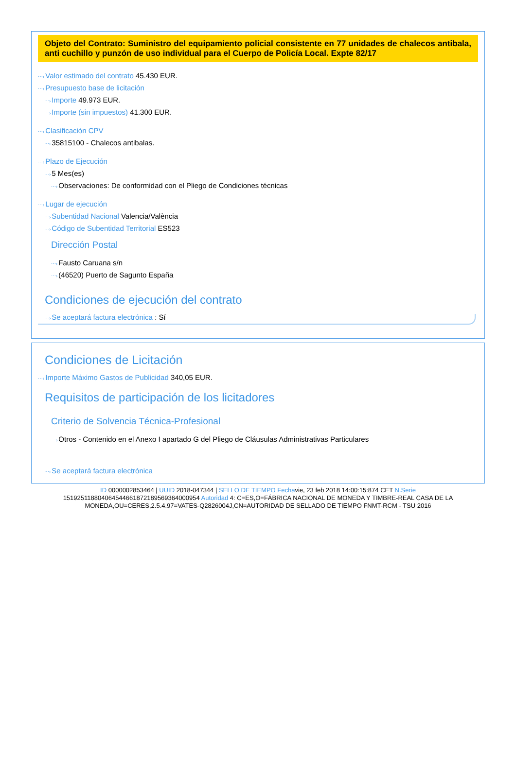Objeto del Contrato: Suministro del equipamiento policial consistente en 77 unidades de chalecos antibala, anti cuchillo y punzón de uso individual para el Cuerpo de Policía Local. Expte 82/17
⋯›Valor estimado del contrato 45.430 EUR.
⋯›Presupuesto base de licitación
⋯›Importe 49.973 EUR.
⋯›Importe (sin impuestos) 41.300 EUR.
⋯›Clasificación CPV
⋯›35815100 - Chalecos antibalas.
⋯›Plazo de Ejecución
⋯›5 Mes(es)
⋯›Observaciones: De conformidad con el Pliego de Condiciones técnicas
⋯›Lugar de ejecución
⋯›Subentidad Nacional Valencia/València
⋯›Código de Subentidad Territorial ES523
Dirección Postal
⋯›Fausto Caruana s/n
⋯›(46520) Puerto de Sagunto España
Condiciones de ejecución del contrato
⋯›Se aceptará factura electrónica : Sí
Condiciones de Licitación
⋯›Importe Máximo Gastos de Publicidad 340,05 EUR.
Requisitos de participación de los licitadores
Criterio de Solvencia Técnica-Profesional
⋯›Otros - Contenido en el Anexo I apartado G del Pliego de Cláusulas Administrativas Particulares
⋯›Se aceptará factura electrónica
ID 0000002853464 | UUID 2018-047344 | SELLO DE TIEMPO Fechavie, 23 feb 2018 14:00:15:874 CET N.Serie 151925118804064544661872189569364000954 Autoridad 4: C=ES,O=FÁBRICA NACIONAL DE MONEDA Y TIMBRE-REAL CASA DE LA MONEDA,OU=CERES,2.5.4.97=VATES-Q2826004J,CN=AUTORIDAD DE SELLADO DE TIEMPO FNMT-RCM - TSU 2016